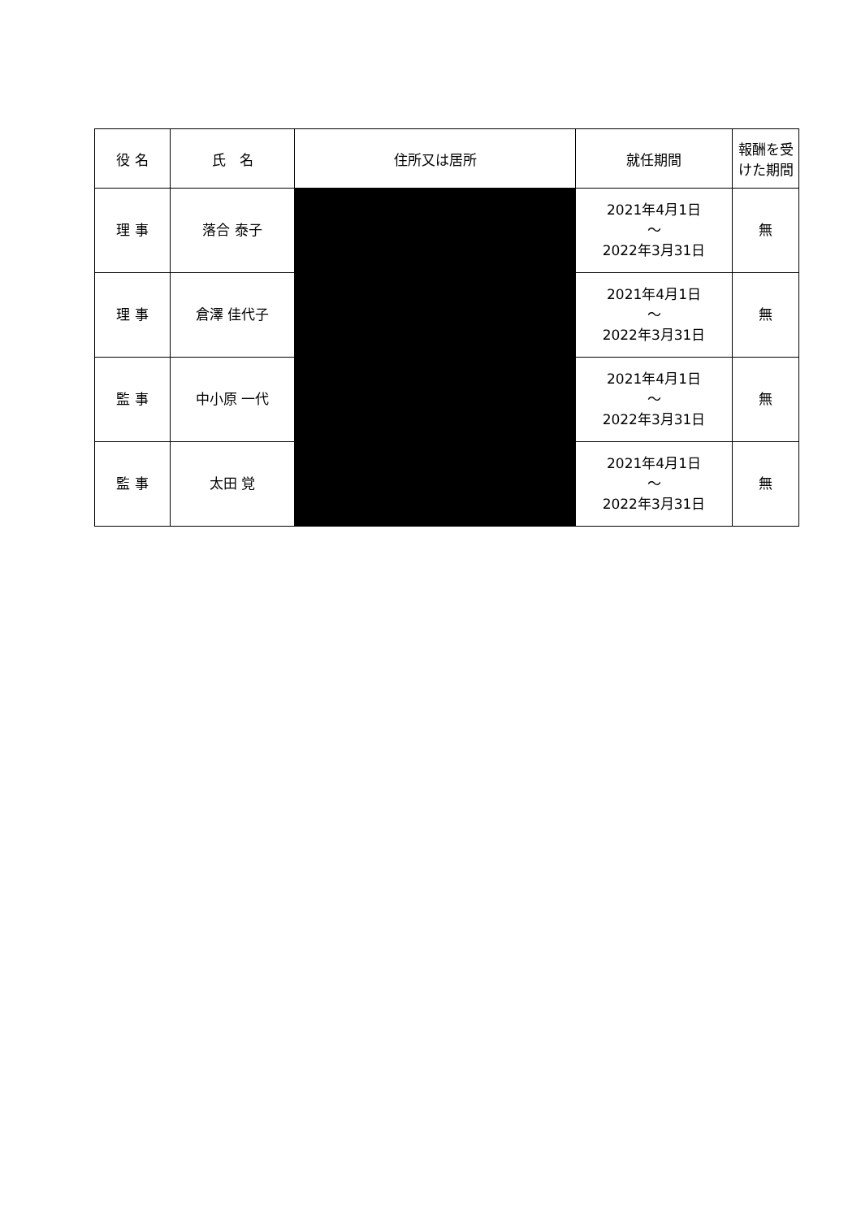| 役 名 | 氏 名 | 住所又は居所 | 就任期間 | 報酬を受けた期間 |
| --- | --- | --- | --- | --- |
| 理 事 | 落合 泰子 | | 2021年4月1日 ～ 2022年3月31日 | 無 |
| 理 事 | 倉澤 佳代子 | | 2021年4月1日 ～ 2022年3月31日 | 無 |
| 監 事 | 中小原 一代 | | 2021年4月1日 ～ 2022年3月31日 | 無 |
| 監 事 | 太田 覚 | | 2021年4月1日 ～ 2022年3月31日 | 無 |